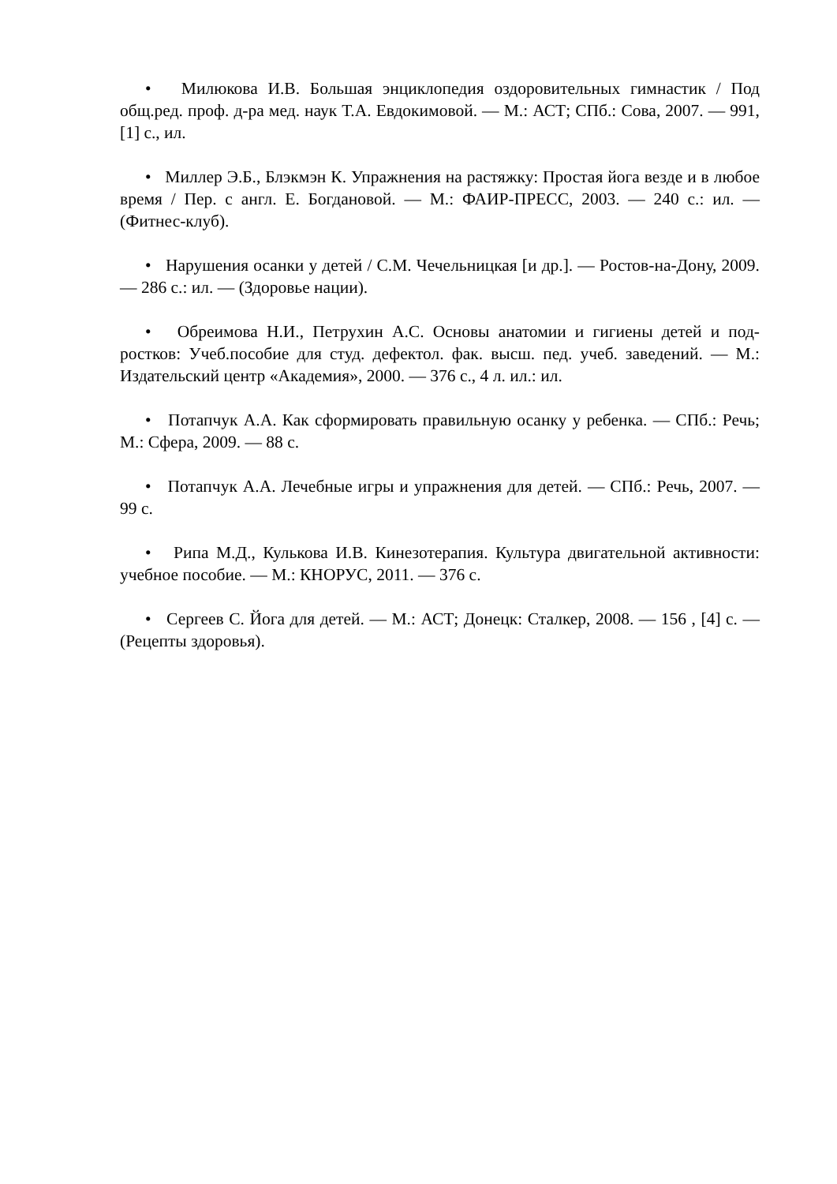• Милюкова И.В. Большая энциклопедия оздоровительных гимнастик / Под общ.ред. проф. д-ра мед. наук Т.А. Евдокимовой. — М.: АСТ; СПб.: Сова, 2007. — 991, [1] с., ил.
• Миллер Э.Б., Блэкмэн К. Упражнения на растяжку: Простая йога везде и в любое время / Пер. с англ. Е. Богдановой. — М.: ФАИР-ПРЕСС, 2003. — 240 с.: ил. — (Фитнес-клуб).
• Нарушения осанки у детей / С.М. Чечельницкая [и др.]. — Ростов-на-Дону, 2009. — 286 с.: ил. — (Здоровье нации).
• Обреимова Н.И., Петрухин А.С. Основы анатомии и гигиены детей и под-ростков: Учеб.пособие для студ. дефектол. фак. высш. пед. учеб. заведений. — М.: Издательский центр «Академия», 2000. — 376 с., 4 л. ил.: ил.
• Потапчук А.А. Как сформировать правильную осанку у ребенка. — СПб.: Речь; М.: Сфера, 2009. — 88 с.
• Потапчук А.А. Лечебные игры и упражнения для детей. — СПб.: Речь, 2007. — 99 с.
• Рипа М.Д., Кулькова И.В. Кинезотерапия. Культура двигательной активности: учебное пособие. — М.: КНОРУС, 2011. — 376 с.
• Сергеев С. Йога для детей. — М.: АСТ; Донецк: Сталкер, 2008. — 156 , [4] с. — (Рецепты здоровья).